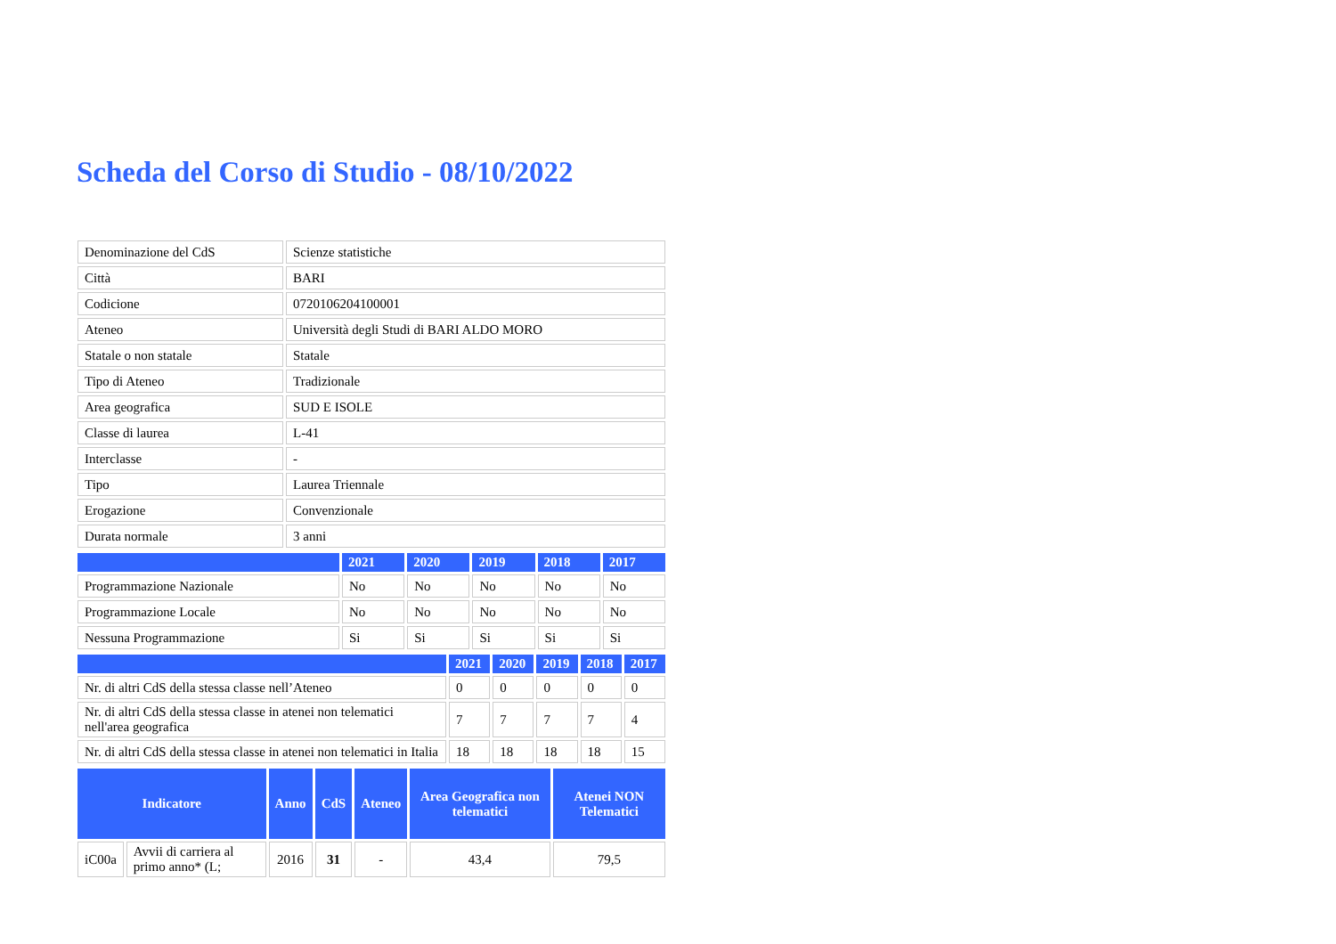Scheda del Corso di Studio - 08/10/2022
| Denominazione del CdS | Scienze statistiche |
| Città | BARI |
| Codicione | 0720106204100001 |
| Ateneo | Università degli Studi di BARI ALDO MORO |
| Statale o non statale | Statale |
| Tipo di Ateneo | Tradizionale |
| Area geografica | SUD E ISOLE |
| Classe di laurea | L-41 |
| Interclasse | - |
| Tipo | Laurea Triennale |
| Erogazione | Convenzionale |
| Durata normale | 3 anni |
| | 2021 | 2020 | 2019 | 2018 | 2017 |
| --- | --- | --- | --- | --- | --- |
| Programmazione Nazionale | No | No | No | No | No |
| Programmazione Locale | No | No | No | No | No |
| Nessuna Programmazione | Si | Si | Si | Si | Si |
| | 2021 | 2020 | 2019 | 2018 | 2017 |
| --- | --- | --- | --- | --- | --- |
| Nr. di altri CdS della stessa classe nell’Ateneo | 0 | 0 | 0 | 0 | 0 |
| Nr. di altri CdS della stessa classe in atenei non telematici nell'area geografica | 7 | 7 | 7 | 7 | 4 |
| Nr. di altri CdS della stessa classe in atenei non telematici in Italia | 18 | 18 | 18 | 18 | 15 |
| Indicatore | | Anno | CdS | Ateneo | Area Geografica non telematici | Atenei NON Telematici |
| --- | --- | --- | --- | --- | --- | --- |
| iC00a | Avvii di carriera al primo anno* (L; | 2016 | 31 | - | 43,4 | 79,5 |